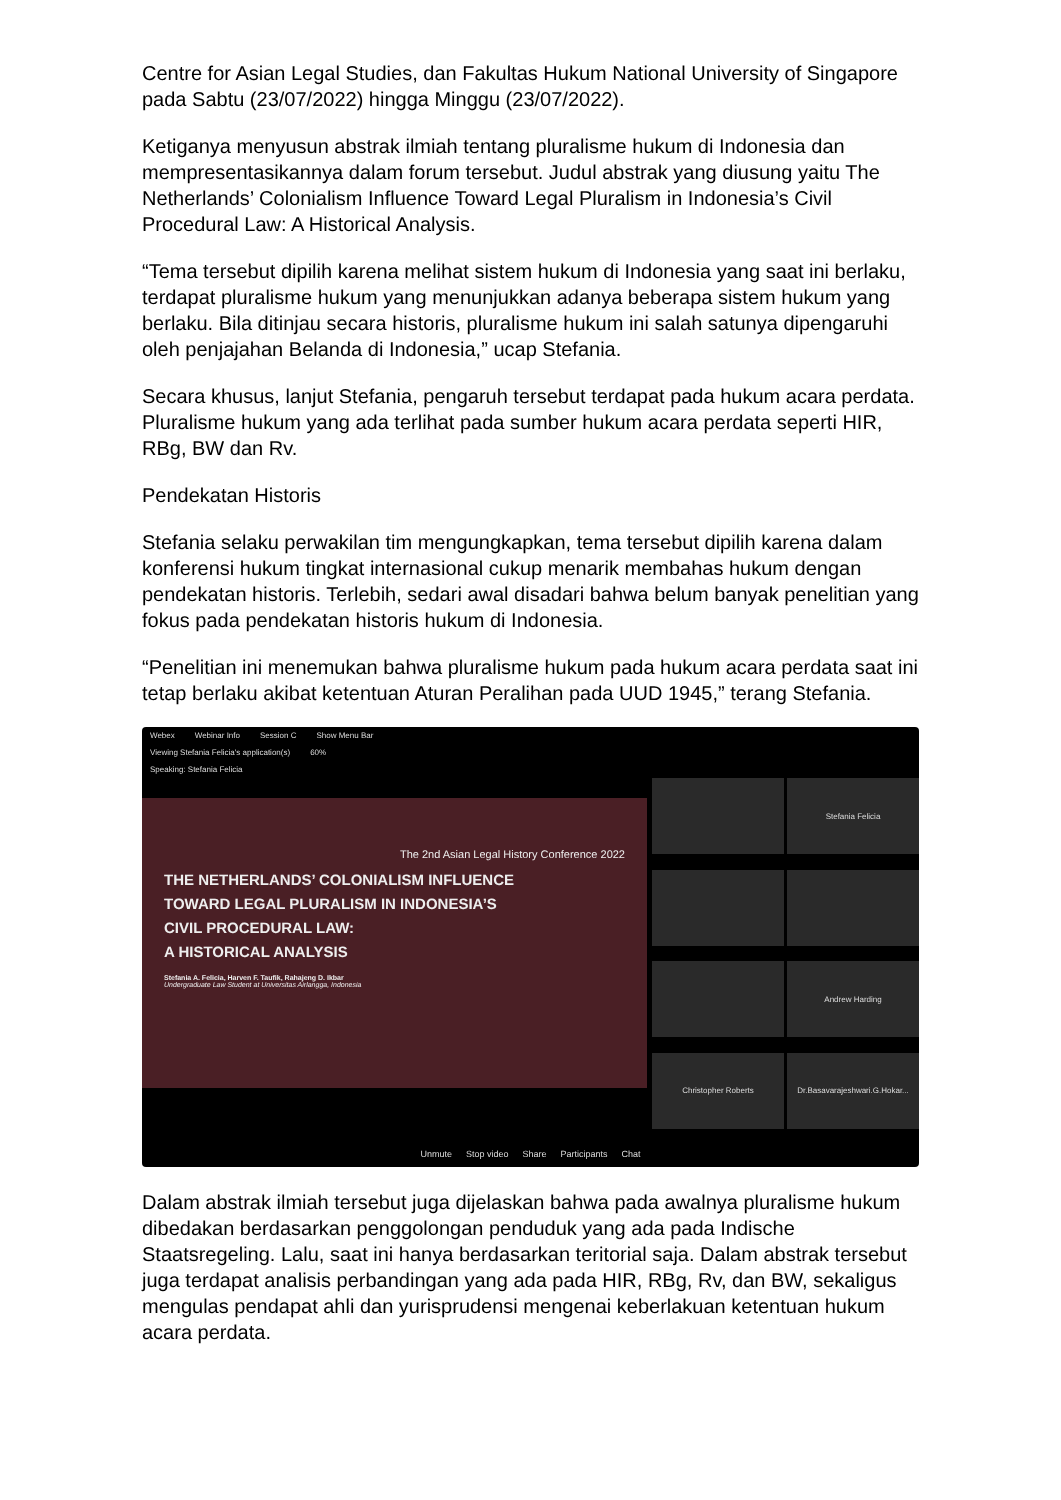Centre for Asian Legal Studies, dan Fakultas Hukum National University of Singapore pada Sabtu (23/07/2022) hingga Minggu (23/07/2022).
Ketiganya menyusun abstrak ilmiah tentang pluralisme hukum di Indonesia dan mempresentasikannya dalam forum tersebut. Judul abstrak yang diusung yaitu The Netherlands’ Colonialism Influence Toward Legal Pluralism in Indonesia’s Civil Procedural Law: A Historical Analysis.
“Tema tersebut dipilih karena melihat sistem hukum di Indonesia yang saat ini berlaku, terdapat pluralisme hukum yang menunjukkan adanya beberapa sistem hukum yang berlaku. Bila ditinjau secara historis, pluralisme hukum ini salah satunya dipengaruhi oleh penjajahan Belanda di Indonesia,” ucap Stefania.
Secara khusus, lanjut Stefania, pengaruh tersebut terdapat pada hukum acara perdata. Pluralisme hukum yang ada terlihat pada sumber hukum acara perdata seperti HIR, RBg, BW dan Rv.
Pendekatan Historis
Stefania selaku perwakilan tim mengungkapkan, tema tersebut dipilih karena dalam konferensi hukum tingkat internasional cukup menarik membahas hukum dengan pendekatan historis. Terlebih, sedari awal disadari bahwa belum banyak penelitian yang fokus pada pendekatan historis hukum di Indonesia.
“Penelitian ini menemukan bahwa pluralisme hukum pada hukum acara perdata saat ini tetap berlaku akibat ketentuan Aturan Peralihan pada UUD 1945,” terang Stefania.
Webex Webinar Info Session C Show Menu Bar
Viewing Stefania Felicia's application(s) 60%
Speaking: Stefania Felicia
The 2nd Asian Legal History Conference 2022
THE NETHERLANDS’ COLONIALISM INFLUENCE
TOWARD LEGAL PLURALISM IN INDONESIA’S
CIVIL PROCEDURAL LAW:
A HISTORICAL ANALYSIS
Stefania A. Felicia, Harven F. Taufik, Rahajeng D. Ikbar
Undergraduate Law Student at Universitas Airlangga, Indonesia
Stefania Felicia
Andrew Harding
Christopher Roberts
Dr.Basavarajeshwari.G.Hokar...
Unmute Stop video Share Participants Chat
Dalam abstrak ilmiah tersebut juga dijelaskan bahwa pada awalnya pluralisme hukum dibedakan berdasarkan penggolongan penduduk yang ada pada Indische Staatsregeling. Lalu, saat ini hanya berdasarkan teritorial saja. Dalam abstrak tersebut juga terdapat analisis perbandingan yang ada pada HIR, RBg, Rv, dan BW, sekaligus mengulas pendapat ahli dan yurisprudensi mengenai keberlakuan ketentuan hukum acara perdata.